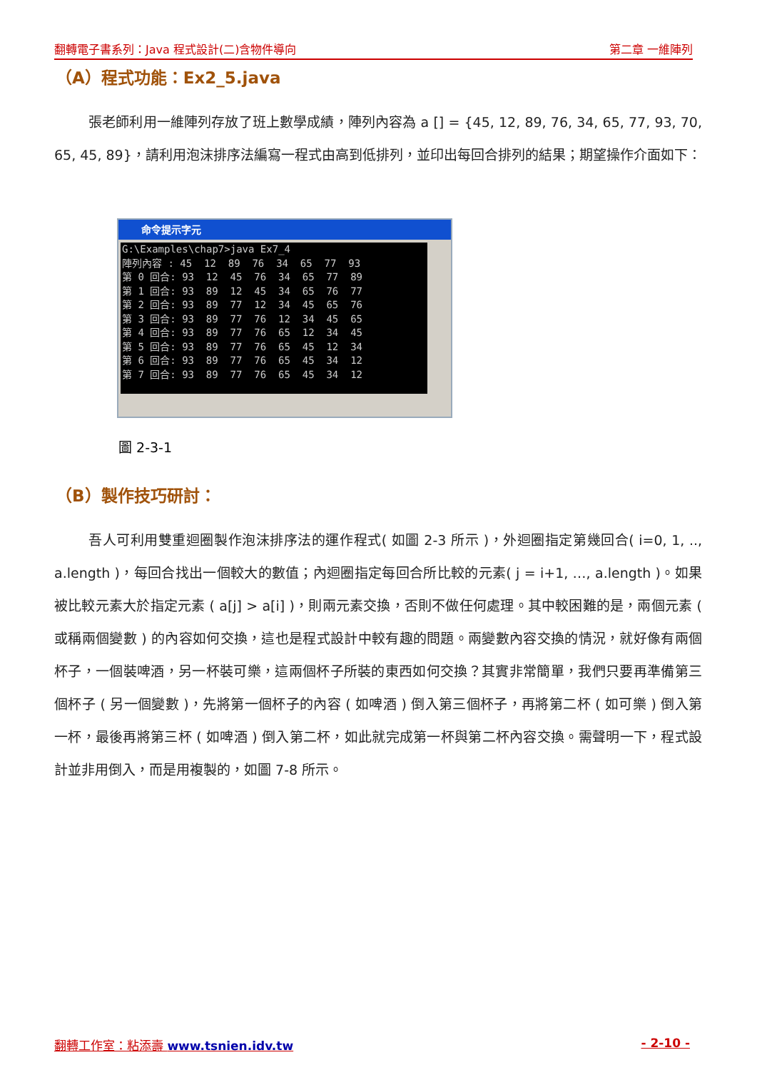翻轉電子書系列：Java 程式設計(二)含物件導向 第二章 一維陣列
（A）程式功能：Ex2_5.java
張老師利用一維陣列存放了班上數學成績，陣列內容為 a [] = {45, 12, 89, 76, 34, 65, 77, 93, 70, 65, 45, 89}，請利用泡沫排序法編寫一程式由高到低排列，並印出每回合排列的結果；期望操作介面如下：
命令提示字元
G:\Examples\chap7>java Ex7_4 陣列內容 : 45 12 89 76 34 65 77 93 第 0 回合: 93 12 45 76 34 65 77 89 第 1 回合: 93 89 12 45 34 65 76 77 第 2 回合: 93 89 77 12 34 45 65 76 第 3 回合: 93 89 77 76 12 34 45 65 第 4 回合: 93 89 77 76 65 12 34 45 第 5 回合: 93 89 77 76 65 45 12 34 第 6 回合: 93 89 77 76 65 45 34 12 第 7 回合: 93 89 77 76 65 45 34 12
圖 2-3-1
（B）製作技巧研討：
吾人可利用雙重迴圈製作泡沫排序法的運作程式( 如圖 2-3 所示 )，外迴圈指定第幾回合( i=0, 1, .., a.length )，每回合找出一個較大的數值；內迴圈指定每回合所比較的元素( j = i+1, …, a.length )。如果被比較元素大於指定元素 ( a[j] > a[i] )，則兩元素交換，否則不做任何處理。其中較困難的是，兩個元素 ( 或稱兩個變數 ) 的內容如何交換，這也是程式設計中較有趣的問題。兩變數內容交換的情況，就好像有兩個杯子，一個裝啤酒，另一杯裝可樂，這兩個杯子所裝的東西如何交換？其實非常簡單，我們只要再準備第三個杯子 ( 另一個變數 )，先將第一個杯子的內容 ( 如啤酒 ) 倒入第三個杯子，再將第二杯 ( 如可樂 ) 倒入第一杯，最後再將第三杯 ( 如啤酒 ) 倒入第二杯，如此就完成第一杯與第二杯內容交換。需聲明一下，程式設計並非用倒入，而是用複製的，如圖 7-8 所示。
翻轉工作室：粘添壽 www.tsnien.idv.tw - 2-10 -